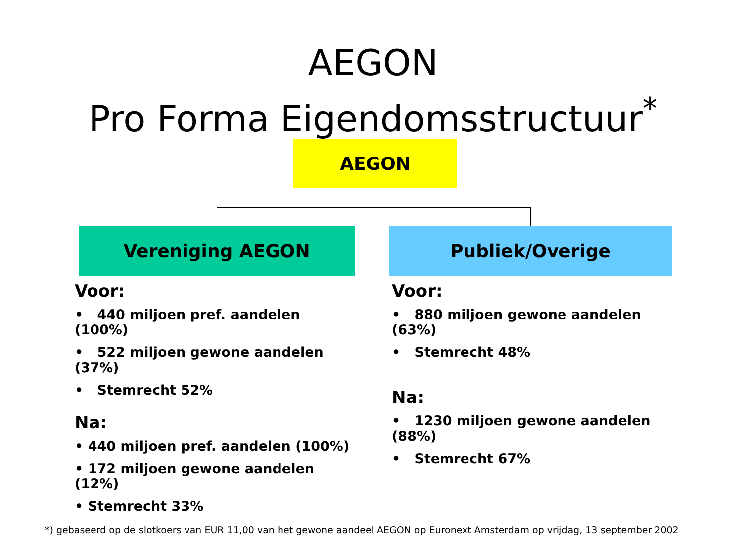AEGON
Pro Forma Eigendomsstructuur<sup>*</sup>
AEGON
Vereniging AEGON Publiek/Overige
Voor:
• 440 miljoen pref. aandelen (100%)
• 522 miljoen gewone aandelen (37%)
• Stemrecht 52%
Na:
• 440 miljoen pref. aandelen (100%)
• 172 miljoen gewone aandelen (12%)
• Stemrecht 33%
Voor:
• 880 miljoen gewone aandelen (63%)
• Stemrecht 48%
Na:
• 1230 miljoen gewone aandelen (88%)
• Stemrecht 67%
*) gebaseerd op de slotkoers van EUR 11,00 van het gewone aandeel AEGON op Euronext Amsterdam op vrijdag, 13 september 2002